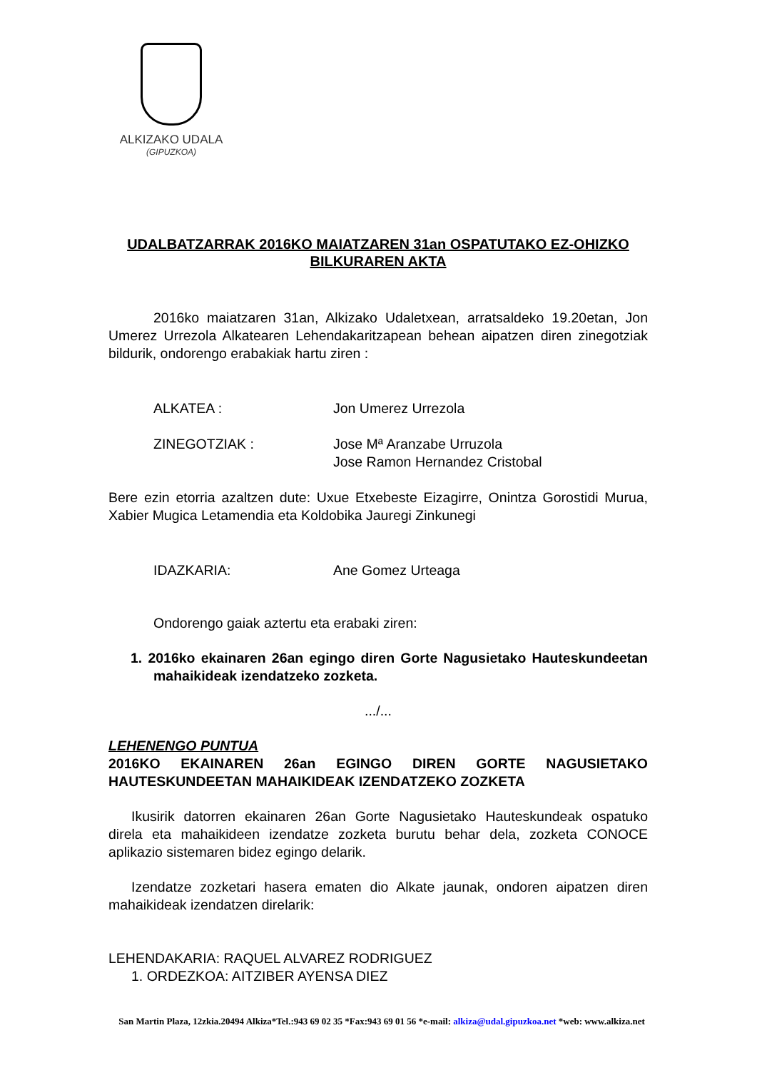ALKIZAKO UDALA
(GIPUZKOA)
UDALBATZARRAK 2016KO MAIATZAREN 31an OSPATUTAKO EZ-OHIZKO BILKURAREN AKTA
2016ko maiatzaren 31an, Alkizako Udaletxean, arratsaldeko 19.20etan, Jon Umerez Urrezola Alkatearen Lehendakaritzapean behean aipatzen diren zinegotziak bildurik, ondorengo erabakiak hartu ziren :
ALKATEA : Jon Umerez Urrezola
ZINEGOTZIAK : Jose Mª Aranzabe Urruzola
Jose Ramon Hernandez Cristobal
Bere ezin etorria azaltzen dute: Uxue Etxebeste Eizagirre, Onintza Gorostidi Murua, Xabier Mugica Letamendia eta Koldobika Jauregi Zinkunegi
IDAZKARIA: Ane Gomez Urteaga
Ondorengo gaiak aztertu eta erabaki ziren:
1. 2016ko ekainaren 26an egingo diren Gorte Nagusietako Hauteskundeetan mahaikideak izendatzeko zozketa.
.../...
LEHENENGO PUNTUA
2016KO EKAINAREN 26an EGINGO DIREN GORTE NAGUSIETAKO HAUTESKUNDEETAN MAHAIKIDEAK IZENDATZEKO ZOZKETA
Ikusirik datorren ekainaren 26an Gorte Nagusietako Hauteskundeak ospatuko direla eta mahaikideen izendatze zozketa burutu behar dela, zozketa CONOCE aplikazio sistemaren bidez egingo delarik.
Izendatze zozketari hasera ematen dio Alkate jaunak, ondoren aipatzen diren mahaikideak izendatzen direlarik:
LEHENDAKARIA: RAQUEL ALVAREZ RODRIGUEZ
1. ORDEZKOA: AITZIBER AYENSA DIEZ
San Martin Plaza, 12zkia.20494 Alkiza*Tel.:943 69 02 35 *Fax:943 69 01 56 *e-mail: alkiza@udal.gipuzkoa.net *web: www.alkiza.net